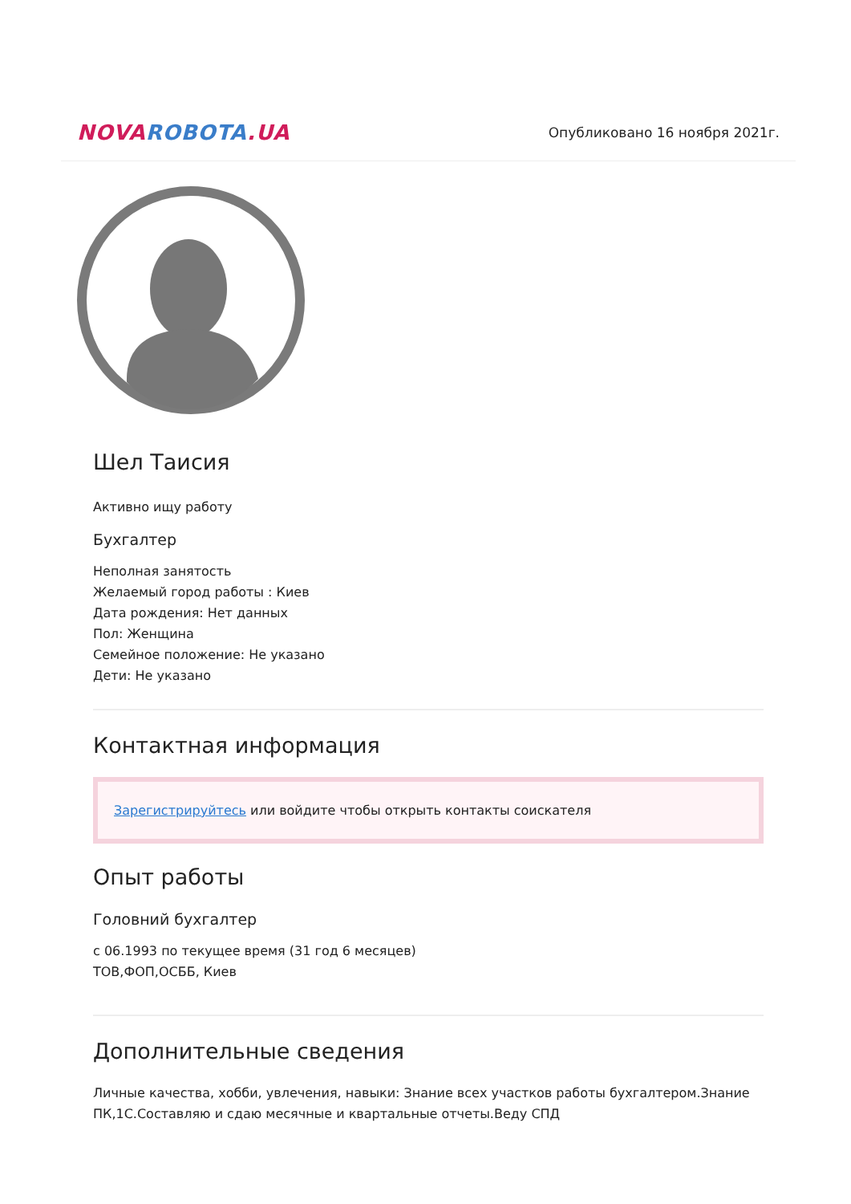NOVA ROBOTA.UA
Опубликовано 16 ноября 2021г.
Шел Таисия
Активно ищу работу
Бухгалтер
Неполная занятость
Желаемый город работы : Киев
Дата рождения: Нет данных
Пол: Женщина
Семейное положение: Не указано
Дети: Не указано
Контактная информация
Зарегистрируйтесь или войдите чтобы открыть контакты соискателя
Опыт работы
Головний бухгалтер
с 06.1993 по текущее время (31 год 6 месяцев)
ТОВ,ФОП,ОСББ, Киев
Дополнительные сведения
Личные качества, хобби, увлечения, навыки: Знание всех участков работы бухгалтером.Знание ПК,1С.Составляю и сдаю месячные и квартальные отчеты.Веду СПД